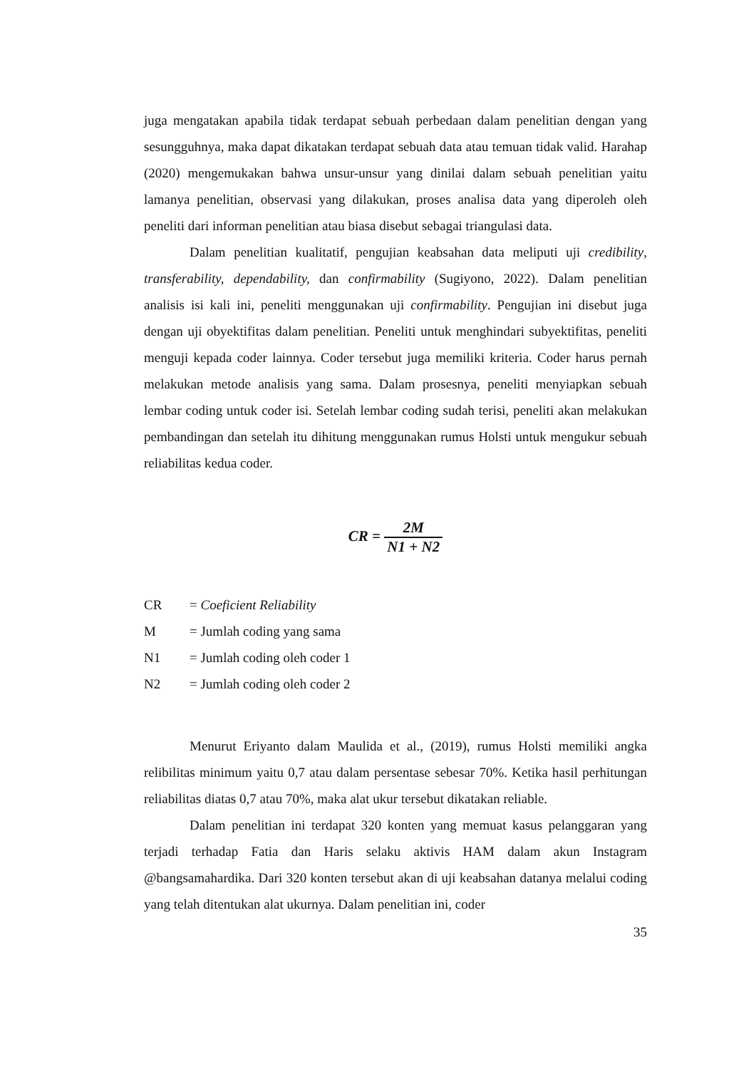juga mengatakan apabila tidak terdapat sebuah perbedaan dalam penelitian dengan yang sesungguhnya, maka dapat dikatakan terdapat sebuah data atau temuan tidak valid. Harahap (2020) mengemukakan bahwa unsur-unsur yang dinilai dalam sebuah penelitian yaitu lamanya penelitian, observasi yang dilakukan, proses analisa data yang diperoleh oleh peneliti dari informan penelitian atau biasa disebut sebagai triangulasi data.
Dalam penelitian kualitatif, pengujian keabsahan data meliputi uji credibility, transferability, dependability, dan confirmability (Sugiyono, 2022). Dalam penelitian analisis isi kali ini, peneliti menggunakan uji confirmability. Pengujian ini disebut juga dengan uji obyektifitas dalam penelitian. Peneliti untuk menghindari subyektifitas, peneliti menguji kepada coder lainnya. Coder tersebut juga memiliki kriteria. Coder harus pernah melakukan metode analisis yang sama. Dalam prosesnya, peneliti menyiapkan sebuah lembar coding untuk coder isi. Setelah lembar coding sudah terisi, peneliti akan melakukan pembandingan dan setelah itu dihitung menggunakan rumus Holsti untuk mengukur sebuah reliabilitas kedua coder.
CR = 2M N1 + N2
CR = Coeficient Reliability
M = Jumlah coding yang sama
N1 = Jumlah coding oleh coder 1
N2 = Jumlah coding oleh coder 2
Menurut Eriyanto dalam Maulida et al., (2019), rumus Holsti memiliki angka relibilitas minimum yaitu 0,7 atau dalam persentase sebesar 70%. Ketika hasil perhitungan reliabilitas diatas 0,7 atau 70%, maka alat ukur tersebut dikatakan reliable.
Dalam penelitian ini terdapat 320 konten yang memuat kasus pelanggaran yang terjadi terhadap Fatia dan Haris selaku aktivis HAM dalam akun Instagram @bangsamahardika. Dari 320 konten tersebut akan di uji keabsahan datanya melalui coding yang telah ditentukan alat ukurnya. Dalam penelitian ini, coder
35